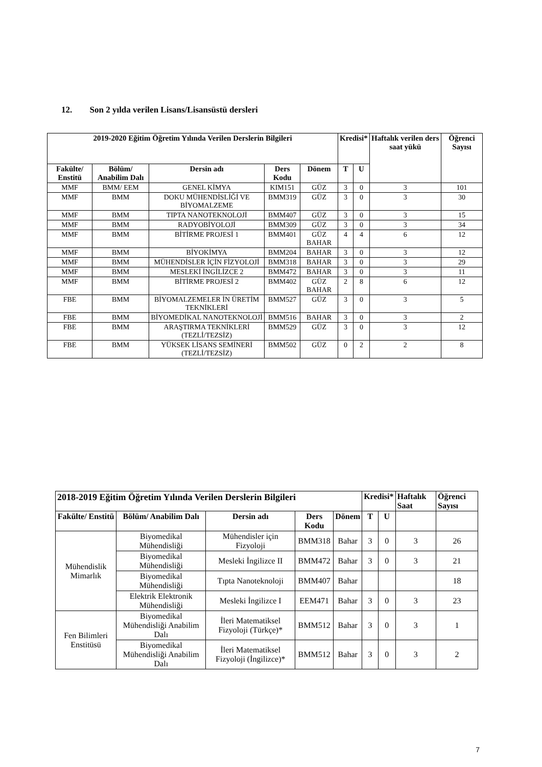12. Son 2 yılda verilen Lisans/Lisansüstü dersleri
| 2019-2020 Eğitim Öğretim Yılında Verilen Derslerin Bilgileri | | | | | Kredisi* | | Haftalık verilen ders saat yükü | Öğrenci Sayısı |
| --- | --- | --- | --- | --- | --- | --- | --- | --- |
| Fakülte/ Enstitü | Bölüm/ Anabilim Dalı | Dersin adı | Ders Kodu | Dönem | T | U | | |
| MMF | BMM/ EEM | GENEL KİMYA | KIM151 | GÜZ | 3 | 0 | 3 | 101 |
| MMF | BMM | DOKU MÜHENDİSLİĞİ VE BİYOMALZEME | BMM319 | GÜZ | 3 | 0 | 3 | 30 |
| MMF | BMM | TIPTA NANOTEKNOLOJİ | BMM407 | GÜZ | 3 | 0 | 3 | 15 |
| MMF | BMM | RADYOBİYOLOJİ | BMM309 | GÜZ | 3 | 0 | 3 | 34 |
| MMF | BMM | BİTİRME PROJESİ 1 | BMM401 | GÜZ BAHAR | 4 | 4 | 6 | 12 |
| MMF | BMM | BİYOKİMYA | BMM204 | BAHAR | 3 | 0 | 3 | 12 |
| MMF | BMM | MÜHENDİSLER İÇİN FİZYOLOJİ | BMM318 | BAHAR | 3 | 0 | 3 | 29 |
| MMF | BMM | MESLEKİ İNGİLİZCE 2 | BMM472 | BAHAR | 3 | 0 | 3 | 11 |
| MMF | BMM | BİTİRME PROJESİ 2 | BMM402 | GÜZ BAHAR | 2 | 8 | 6 | 12 |
| FBE | BMM | BİYOMALZEMELER İN ÜRETİM TEKNİKLERİ | BMM527 | GÜZ | 3 | 0 | 3 | 5 |
| FBE | BMM | BİYOMEDİKAL NANOTEKNOLOJİ | BMM516 | BAHAR | 3 | 0 | 3 | 2 |
| FBE | BMM | ARAŞTIRMA TEKNİKLERİ (TEZLİ/TEZSİZ) | BMM529 | GÜZ | 3 | 0 | 3 | 12 |
| FBE | BMM | YÜKSEK LİSANS SEMİNERİ (TEZLİ/TEZSİZ) | BMM502 | GÜZ | 0 | 2 | 2 | 8 |
| 2018-2019 Eğitim Öğretim Yılında Verilen Derslerin Bilgileri | | | | | Kredisi* | | Haftalık Saat | Öğrenci Sayısı |
| --- | --- | --- | --- | --- | --- | --- | --- | --- |
| Fakülte/ Enstitü | Bölüm/ Anabilim Dalı | Dersin adı | Ders Kodu | Dönem | T | U | | |
| Mühendislik Mimarlık | Biyomedikal Mühendisliği | Mühendisler için Fizyoloji | BMM318 | Bahar | 3 | 0 | 3 | 26 |
| | Biyomedikal Mühendisliği | Mesleki İngilizce II | BMM472 | Bahar | 3 | 0 | 3 | 21 |
| | Biyomedikal Mühendisliği | Tıpta Nanoteknoloji | BMM407 | Bahar | | | | 18 |
| | Elektrik Elektronik Mühendisliği | Mesleki İngilizce I | EEM471 | Bahar | 3 | 0 | 3 | 23 |
| Fen Bilimleri Enstitüsü | Biyomedikal Mühendisliği Anabilim Dalı | İleri Matematiksel Fizyoloji (Türkçe)* | BMM512 | Bahar | 3 | 0 | 3 | 1 |
| | Biyomedikal Mühendisliği Anabilim Dalı | İleri Matematiksel Fizyoloji (İngilizce)* | BMM512 | Bahar | 3 | 0 | 3 | 2 |
7